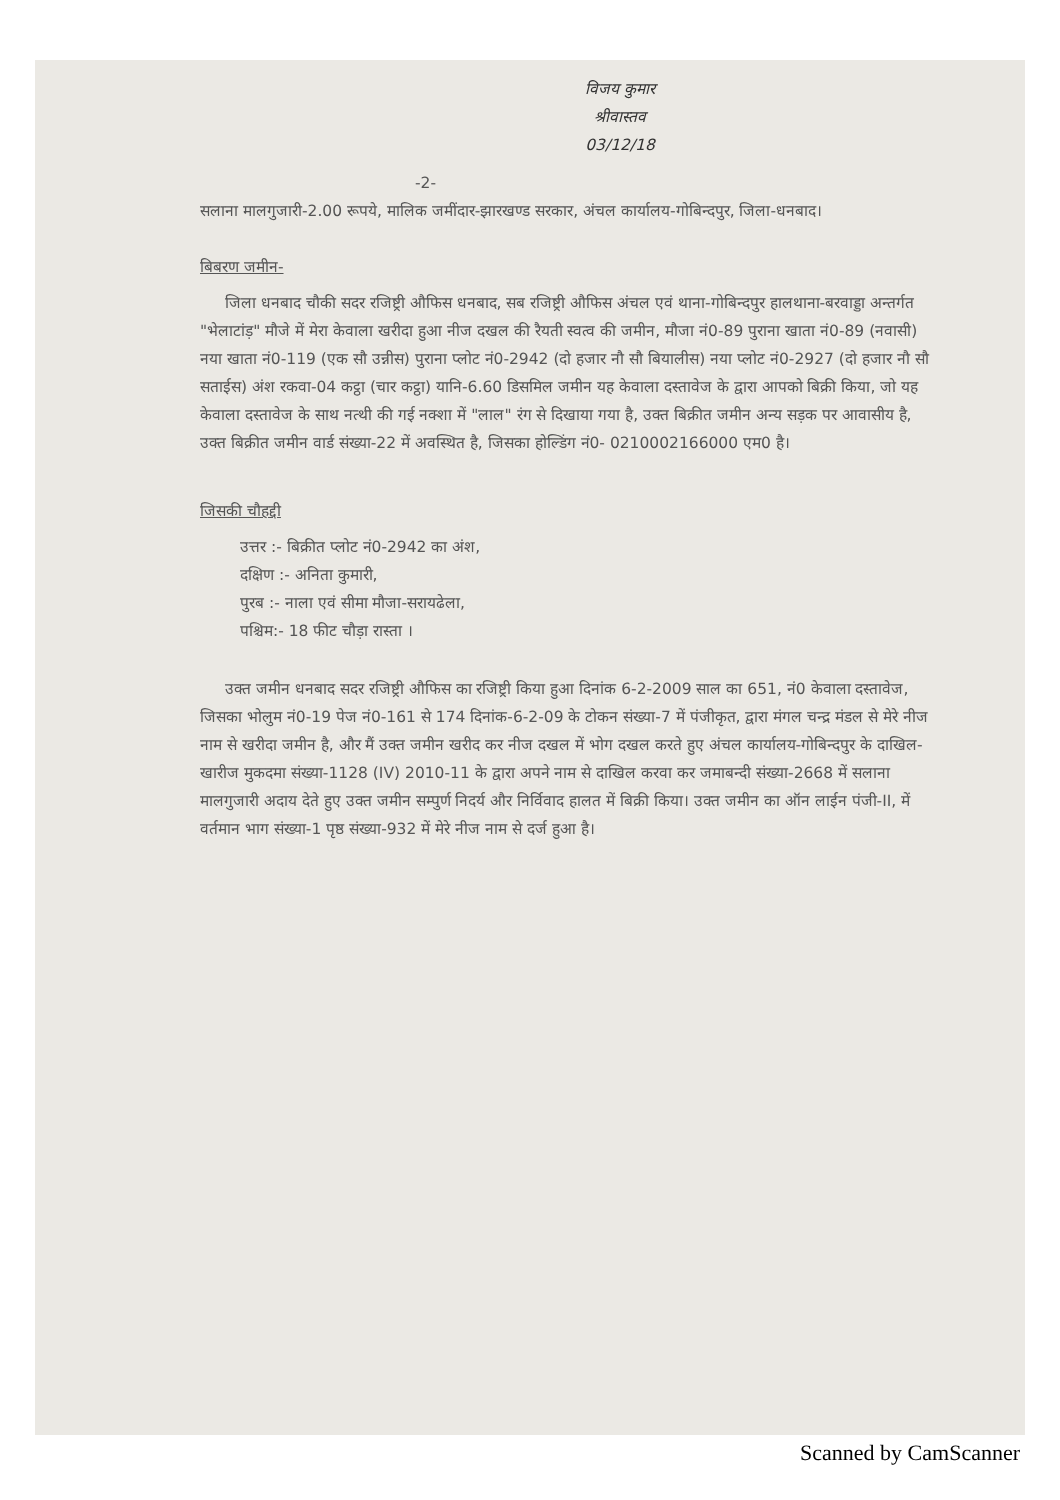विजय कुमार श्रीवास्तव 03/12/18
-2-
सलाना मालगुजारी-2.00 रूपये, मालिक जमींदार-झारखण्ड सरकार, अंचल कार्यालय-गोबिन्दपुर, जिला-धनबाद।
बिबरण जमीन-
जिला धनबाद चौकी सदर रजिष्ट्री औफिस धनबाद, सब रजिष्ट्री औफिस अंचल एवं थाना-गोबिन्दपुर हालथाना-बरवाड्डा अन्तर्गत "भेलाटांड़" मौजे में मेरा केवाला खरीदा हुआ नीज दखल की रैयती स्वत्व की जमीन, मौजा नं0-89 पुराना खाता नं0-89 (नवासी) नया खाता नं0-119 (एक सौ उन्नीस) पुराना प्लोट नं0-2942 (दो हजार नौ सौ बियालीस) नया प्लोट नं0-2927 (दो हजार नौ सौ सताईस) अंश रकवा-04 कट्ठा (चार कट्ठा) यानि-6.60 डिसमिल जमीन यह केवाला दस्तावेज के द्वारा आपको बिक्री किया, जो यह केवाला दस्तावेज के साथ नत्थी की गई नक्शा में "लाल" रंग से दिखाया गया है, उक्त बिक्रीत जमीन अन्य सड़क पर आवासीय है, उक्त बिक्रीत जमीन वार्ड संख्या-22 में अवस्थित है, जिसका होल्डिंग नं0- 0210002166000 एम0 है।
जिसकी चौहद्दी
उत्तर :- बिक्रीत प्लोट नं0-2942 का अंश,
दक्षिण :- अनिता कुमारी,
पुरब :- नाला एवं सीमा मौजा-सरायढेला,
पश्चिम:- 18 फीट चौड़ा रास्ता ।
उक्त जमीन धनबाद सदर रजिष्ट्री औफिस का रजिष्ट्री किया हुआ दिनांक 6-2-2009 साल का 651, नं0 केवाला दस्तावेज, जिसका भोलुम नं0-19 पेज नं0-161 से 174 दिनांक-6-2-09 के टोकन संख्या-7 में पंजीकृत, द्वारा मंगल चन्द्र मंडल से मेरे नीज नाम से खरीदा जमीन है, और मैं उक्त जमीन खरीद कर नीज दखल में भोग दखल करते हुए अंचल कार्यालय-गोबिन्दपुर के दाखिल-खारीज मुकदमा संख्या-1128 (IV) 2010-11 के द्वारा अपने नाम से दाखिल करवा कर जमाबन्दी संख्या-2668 में सलाना मालगुजारी अदाय देते हुए उक्त जमीन सम्पुर्ण निदर्य और निर्विवाद हालत में बिक्री किया। उक्त जमीन का ऑन लाईन पंजी-II, में वर्तमान भाग संख्या-1 पृष्ठ संख्या-932 में मेरे नीज नाम से दर्ज हुआ है।
Scanned by CamScanner